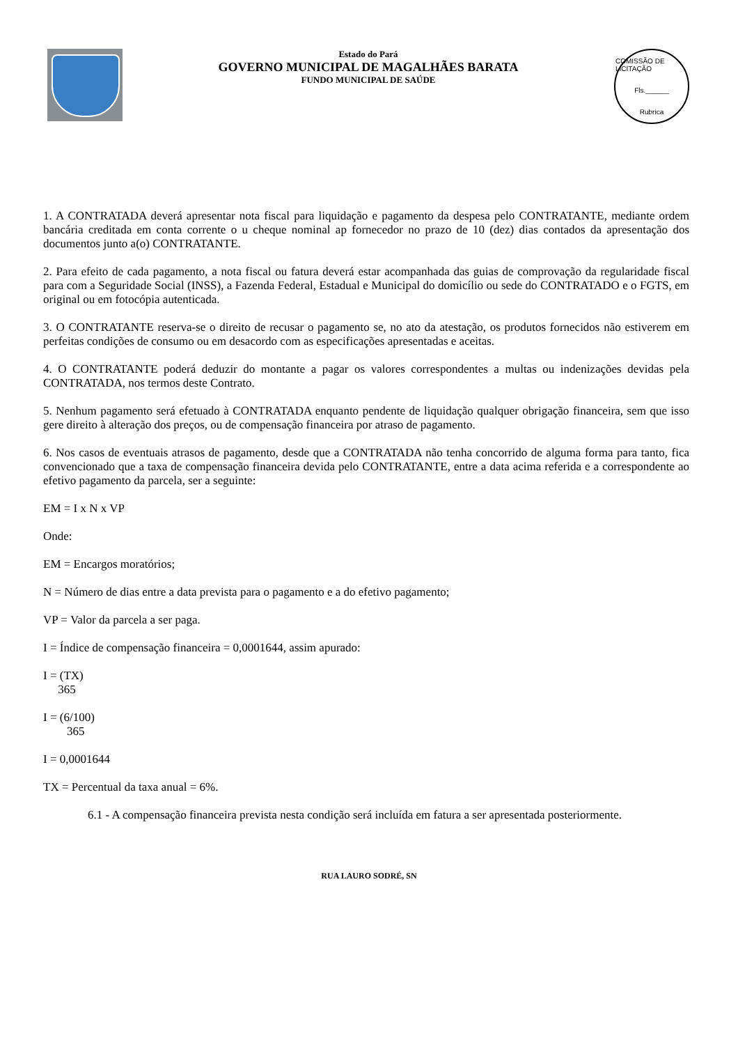Estado do Pará
GOVERNO MUNICIPAL DE MAGALHÃES BARATA
FUNDO MUNICIPAL DE SAÚDE
COMISSÃO DE LICITAÇÃO
Fls.______
Rubrica
1. A CONTRATADA deverá apresentar nota fiscal para liquidação e pagamento da despesa pelo CONTRATANTE, mediante ordem bancária creditada em conta corrente o u cheque nominal ap fornecedor no prazo de 10 (dez) dias contados da apresentação dos documentos junto a(o) CONTRATANTE.
2. Para efeito de cada pagamento, a nota fiscal ou fatura deverá estar acompanhada das guias de comprovação da regularidade fiscal para com a Seguridade Social (INSS), a Fazenda Federal, Estadual e Municipal do domicílio ou sede do CONTRATADO e o FGTS, em original ou em fotocópia autenticada.
3. O CONTRATANTE reserva-se o direito de recusar o pagamento se, no ato da atestação, os produtos fornecidos não estiverem em perfeitas condições de consumo ou em desacordo com as especificações apresentadas e aceitas.
4. O CONTRATANTE poderá deduzir do montante a pagar os valores correspondentes a multas ou indenizações devidas pela CONTRATADA, nos termos deste Contrato.
5. Nenhum pagamento será efetuado à CONTRATADA enquanto pendente de liquidação qualquer obrigação financeira, sem que isso gere direito à alteração dos preços, ou de compensação financeira por atraso de pagamento.
6. Nos casos de eventuais atrasos de pagamento, desde que a CONTRATADA não tenha concorrido de alguma forma para tanto, fica convencionado que a taxa de compensação financeira devida pelo CONTRATANTE, entre a data acima referida e a correspondente ao efetivo pagamento da parcela, ser a seguinte:
EM = I x N x VP
Onde:
EM = Encargos moratórios;
N = Número de dias entre a data prevista para o pagamento e a do efetivo pagamento;
VP = Valor da parcela a ser paga.
I = Índice de compensação financeira = 0,0001644, assim apurado:
I = (TX)
365
I = (6/100)
365
I = 0,0001644
TX = Percentual da taxa anual = 6%.
6.1 - A compensação financeira prevista nesta condição será incluída em fatura a ser apresentada posteriormente.
RUA LAURO SODRÉ, SN